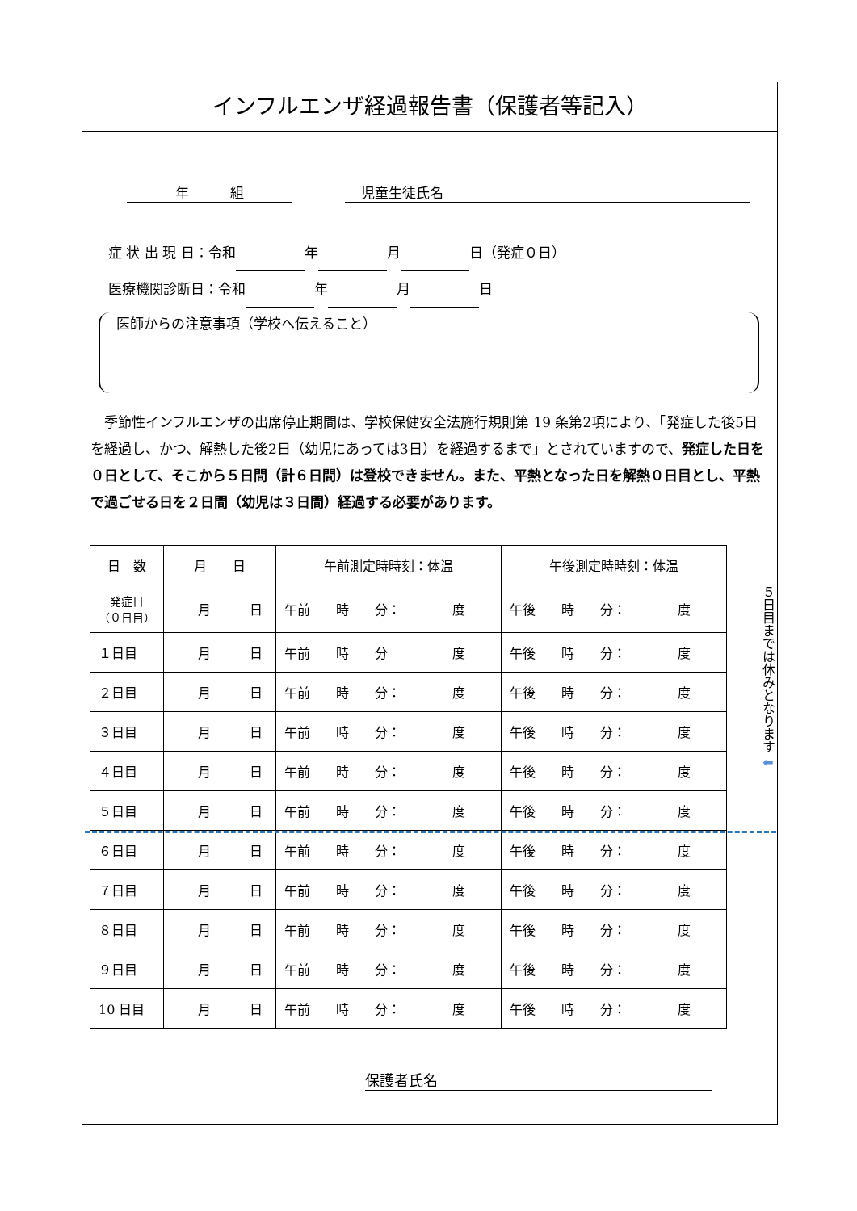インフルエンザ経過報告書（保護者等記入）
年　　　組 児童生徒氏名
症 状 出 現 日：令和 年 月 日（発症０日）
医療機関診断日：令和 年 月 日
医師からの注意事項（学校へ伝えること）
季節性インフルエンザの出席停止期間は、学校保健安全法施行規則第 19 条第2項により、「発症した後5日を経過し、かつ、解熱した後2日（幼児にあっては3日）を経過するまで」とされていますので、発症した日を０日として、そこから５日間（計６日間）は登校できません。また、平熱となった日を解熱０日目とし、平熱で過ごせる日を２日間（幼児は３日間）経過する必要があります。
| 日 数 | 月 日 | 午前測定時時刻：体温 | 午後測定時時刻：体温 |
| --- | --- | --- | --- |
| 発症日 （０日目） | 月 日 | 午前 時 分： 度 | 午後 時 分： 度 |
| １日目 | 月 日 | 午前 時 分 度 | 午後 時 分： 度 |
| ２日目 | 月 日 | 午前 時 分： 度 | 午後 時 分： 度 |
| ３日目 | 月 日 | 午前 時 分： 度 | 午後 時 分： 度 |
| ４日目 | 月 日 | 午前 時 分： 度 | 午後 時 分： 度 |
| ５日目 | 月 日 | 午前 時 分： 度 | 午後 時 分： 度 |
| ６日目 | 月 日 | 午前 時 分： 度 | 午後 時 分： 度 |
| ７日目 | 月 日 | 午前 時 分： 度 | 午後 時 分： 度 |
| ８日目 | 月 日 | 午前 時 分： 度 | 午後 時 分： 度 |
| ９日目 | 月 日 | 午前 時 分： 度 | 午後 時 分： 度 |
| 10 日目 | 月 日 | 午前 時 分： 度 | 午後 時 分： 度 |
５日目までは休みとなります ⬇
保護者氏名